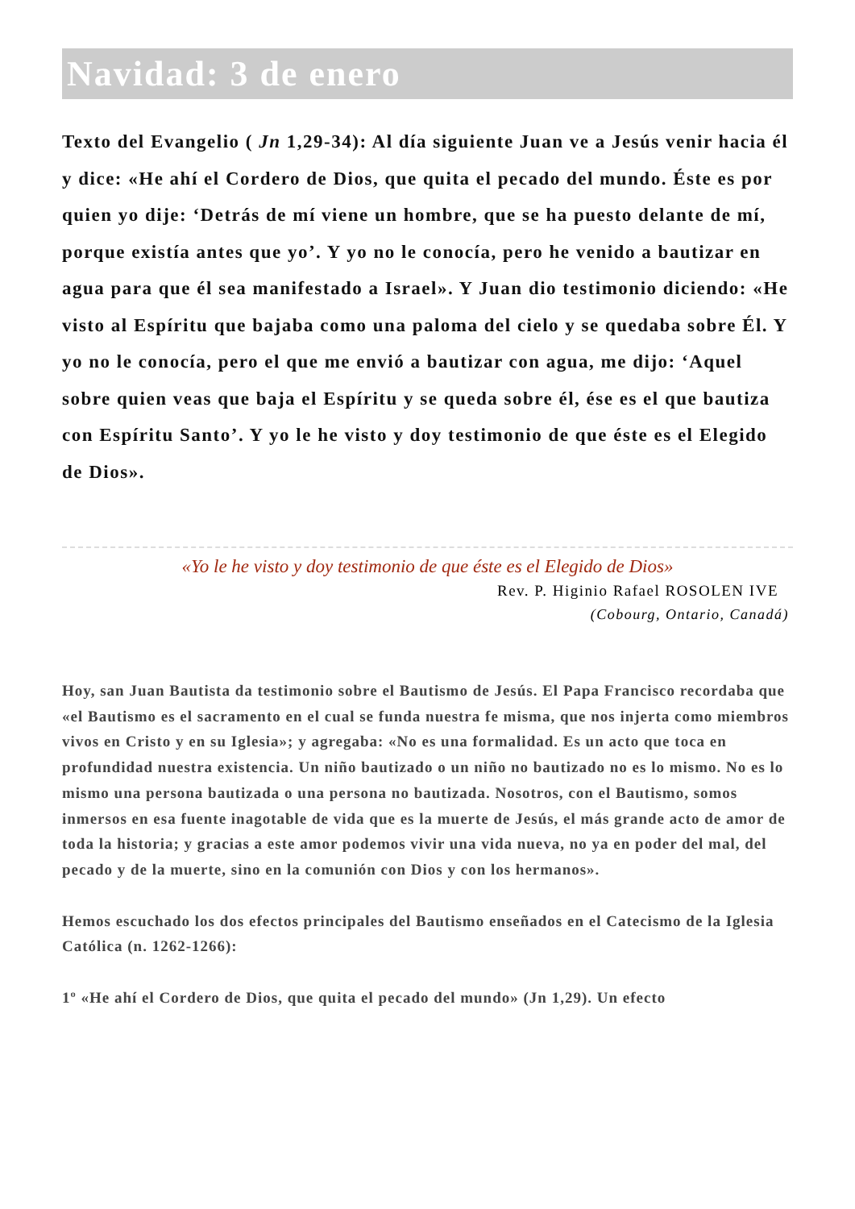Navidad: 3 de enero
Texto del Evangelio ( Jn 1,29-34): Al día siguiente Juan ve a Jesús venir hacia él y dice: «He ahí el Cordero de Dios, que quita el pecado del mundo. Éste es por quien yo dije: ‘Detrás de mí viene un hombre, que se ha puesto delante de mí, porque existía antes que yo’. Y yo no le conocía, pero he venido a bautizar en agua para que él sea manifestado a Israel». Y Juan dio testimonio diciendo: «He visto al Espíritu que bajaba como una paloma del cielo y se quedaba sobre Él. Y yo no le conocía, pero el que me envió a bautizar con agua, me dijo: ‘Aquel sobre quien veas que baja el Espíritu y se queda sobre él, ése es el que bautiza con Espíritu Santo’. Y yo le he visto y doy testimonio de que éste es el Elegido de Dios».
«Yo le he visto y doy testimonio de que éste es el Elegido de Dios»
Rev. P. Higinio Rafael ROSOLEN IVE
(Cobourg, Ontario, Canadá)
Hoy, san Juan Bautista da testimonio sobre el Bautismo de Jesús. El Papa Francisco recordaba que «el Bautismo es el sacramento en el cual se funda nuestra fe misma, que nos injerta como miembros vivos en Cristo y en su Iglesia»; y agregaba: «No es una formalidad. Es un acto que toca en profundidad nuestra existencia. Un niño bautizado o un niño no bautizado no es lo mismo. No es lo mismo una persona bautizada o una persona no bautizada. Nosotros, con el Bautismo, somos inmersos en esa fuente inagotable de vida que es la muerte de Jesús, el más grande acto de amor de toda la historia; y gracias a este amor podemos vivir una vida nueva, no ya en poder del mal, del pecado y de la muerte, sino en la comunión con Dios y con los hermanos».
Hemos escuchado los dos efectos principales del Bautismo enseñados en el Catecismo de la Iglesia Católica (n. 1262-1266):
1º «He ahí el Cordero de Dios, que quita el pecado del mundo» (Jn 1,29). Un efecto